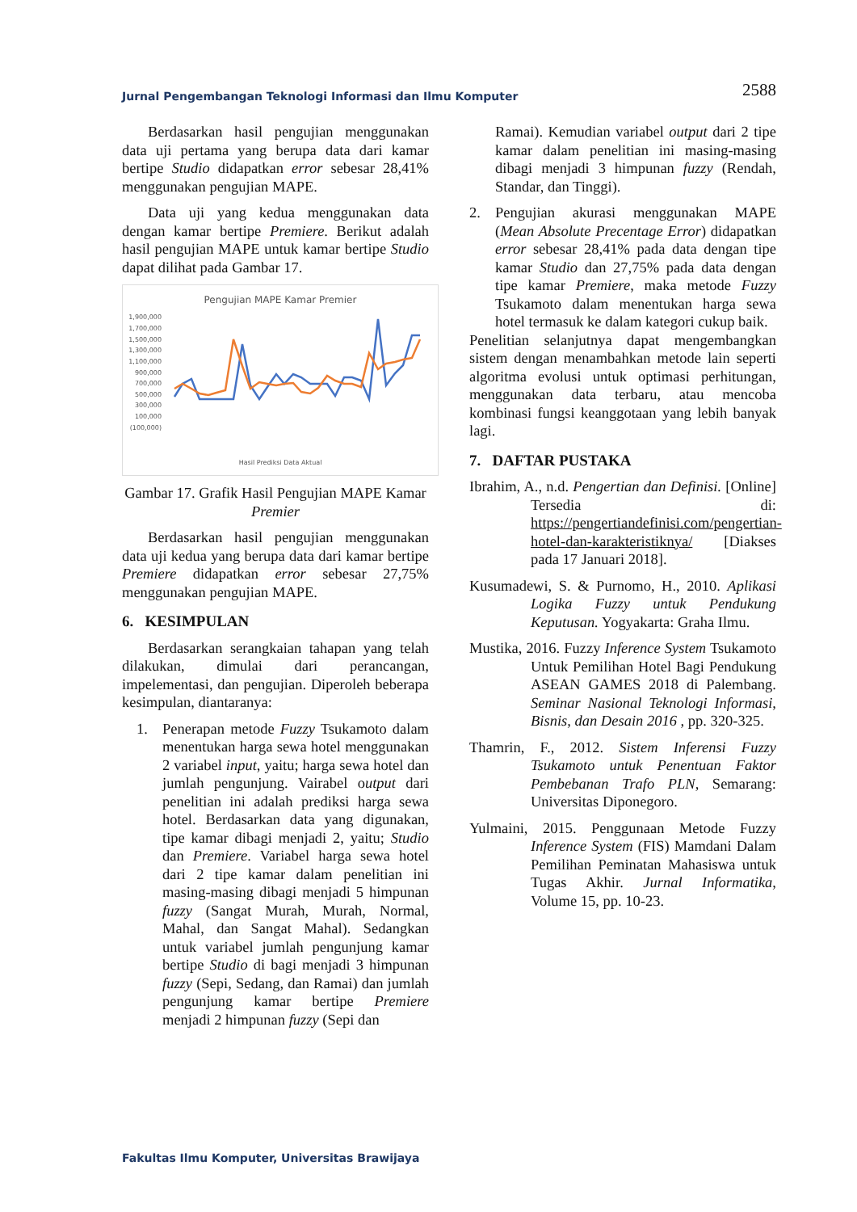Jurnal Pengembangan Teknologi Informasi dan Ilmu Komputer 2588
Berdasarkan hasil pengujian menggunakan data uji pertama yang berupa data dari kamar bertipe Studio didapatkan error sebesar 28,41% menggunakan pengujian MAPE.
Data uji yang kedua menggunakan data dengan kamar bertipe Premiere. Berikut adalah hasil pengujian MAPE untuk kamar bertipe Studio dapat dilihat pada Gambar 17.
Pengujian MAPE Kamar Premier
1,900,000
1,700,000
1,500,000
1,300,000
1,100,000
900,000
700,000
500,000
300,000
100,000
(100,000)
Hasil Prediksi Data Aktual
Gambar 17. Grafik Hasil Pengujian MAPE Kamar Premier
Berdasarkan hasil pengujian menggunakan data uji kedua yang berupa data dari kamar bertipe Premiere didapatkan error sebesar 27,75% menggunakan pengujian MAPE.
6. KESIMPULAN
Berdasarkan serangkaian tahapan yang telah dilakukan, dimulai dari perancangan, impelementasi, dan pengujian. Diperoleh beberapa kesimpulan, diantaranya:
1. Penerapan metode Fuzzy Tsukamoto dalam menentukan harga sewa hotel menggunakan 2 variabel input, yaitu; harga sewa hotel dan jumlah pengunjung. Vairabel output dari penelitian ini adalah prediksi harga sewa hotel. Berdasarkan data yang digunakan, tipe kamar dibagi menjadi 2, yaitu; Studio dan Premiere. Variabel harga sewa hotel dari 2 tipe kamar dalam penelitian ini masing-masing dibagi menjadi 5 himpunan fuzzy (Sangat Murah, Murah, Normal, Mahal, dan Sangat Mahal). Sedangkan untuk variabel jumlah pengunjung kamar bertipe Studio di bagi menjadi 3 himpunan fuzzy (Sepi, Sedang, dan Ramai) dan jumlah pengunjung kamar bertipe Premiere menjadi 2 himpunan fuzzy (Sepi dan
Ramai). Kemudian variabel output dari 2 tipe kamar dalam penelitian ini masing-masing dibagi menjadi 3 himpunan fuzzy (Rendah, Standar, dan Tinggi).
2. Pengujian akurasi menggunakan MAPE (Mean Absolute Precentage Error) didapatkan error sebesar 28,41% pada data dengan tipe kamar Studio dan 27,75% pada data dengan tipe kamar Premiere, maka metode Fuzzy Tsukamoto dalam menentukan harga sewa hotel termasuk ke dalam kategori cukup baik.
Penelitian selanjutnya dapat mengembangkan sistem dengan menambahkan metode lain seperti algoritma evolusi untuk optimasi perhitungan, menggunakan data terbaru, atau mencoba kombinasi fungsi keanggotaan yang lebih banyak lagi.
7. DAFTAR PUSTAKA
Ibrahim, A., n.d. Pengertian dan Definisi. [Online] Tersedia di: https://pengertiandefinisi.com/pengertian-hotel-dan-karakteristiknya/ [Diakses pada 17 Januari 2018].
Kusumadewi, S. & Purnomo, H., 2010. Aplikasi Logika Fuzzy untuk Pendukung Keputusan. Yogyakarta: Graha Ilmu.
Mustika, 2016. Fuzzy Inference System Tsukamoto Untuk Pemilihan Hotel Bagi Pendukung ASEAN GAMES 2018 di Palembang. Seminar Nasional Teknologi Informasi, Bisnis, dan Desain 2016 , pp. 320-325.
Thamrin, F., 2012. Sistem Inferensi Fuzzy Tsukamoto untuk Penentuan Faktor Pembebanan Trafo PLN, Semarang: Universitas Diponegoro.
Yulmaini, 2015. Penggunaan Metode Fuzzy Inference System (FIS) Mamdani Dalam Pemilihan Peminatan Mahasiswa untuk Tugas Akhir. Jurnal Informatika, Volume 15, pp. 10-23.
Fakultas Ilmu Komputer, Universitas Brawijaya